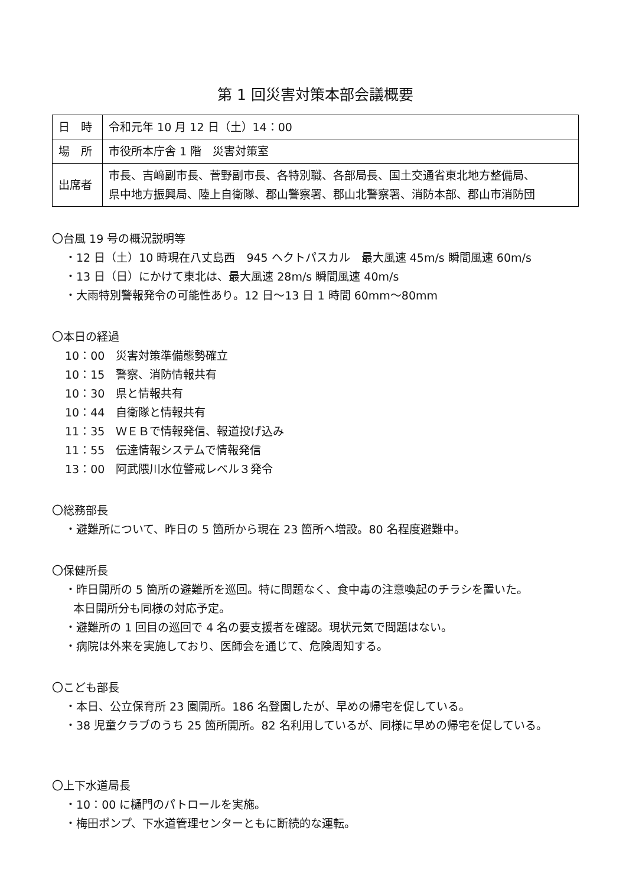第 1 回災害対策本部会議概要
| 日 時 | 令和元年 10 月 12 日（土）14：00 |
| 場 所 | 市役所本庁舎 1 階 災害対策室 |
| 出席者 | 市長、吉﨑副市長、菅野副市長、各特別職、各部局長、国土交通省東北地方整備局、 県中地方振興局、陸上自衛隊、郡山警察署、郡山北警察署、消防本部、郡山市消防団 |
〇台風 19 号の概況説明等
・12 日（土）10 時現在八丈島西　945 ヘクトパスカル　最大風速 45m/s 瞬間風速 60m/s
・13 日（日）にかけて東北は、最大風速 28m/s 瞬間風速 40m/s
・大雨特別警報発令の可能性あり。12 日～13 日 1 時間 60mm～80mm
〇本日の経過
10：00　災害対策準備態勢確立
10：15　警察、消防情報共有
10：30　県と情報共有
10：44　自衛隊と情報共有
11：35　ＷＥＢで情報発信、報道投げ込み
11：55　伝達情報システムで情報発信
13：00　阿武隈川水位警戒レベル３発令
〇総務部長
・避難所について、昨日の 5 箇所から現在 23 箇所へ増設。80 名程度避難中。
〇保健所長
・昨日開所の 5 箇所の避難所を巡回。特に問題なく、食中毒の注意喚起のチラシを置いた。
本日開所分も同様の対応予定。
・避難所の 1 回目の巡回で 4 名の要支援者を確認。現状元気で問題はない。
・病院は外来を実施しており、医師会を通じて、危険周知する。
〇こども部長
・本日、公立保育所 23 園開所。186 名登園したが、早めの帰宅を促している。
・38 児童クラブのうち 25 箇所開所。82 名利用しているが、同様に早めの帰宅を促している。
〇上下水道局長
・10：00 に樋門のパトロールを実施。
・梅田ポンプ、下水道管理センターともに断続的な運転。